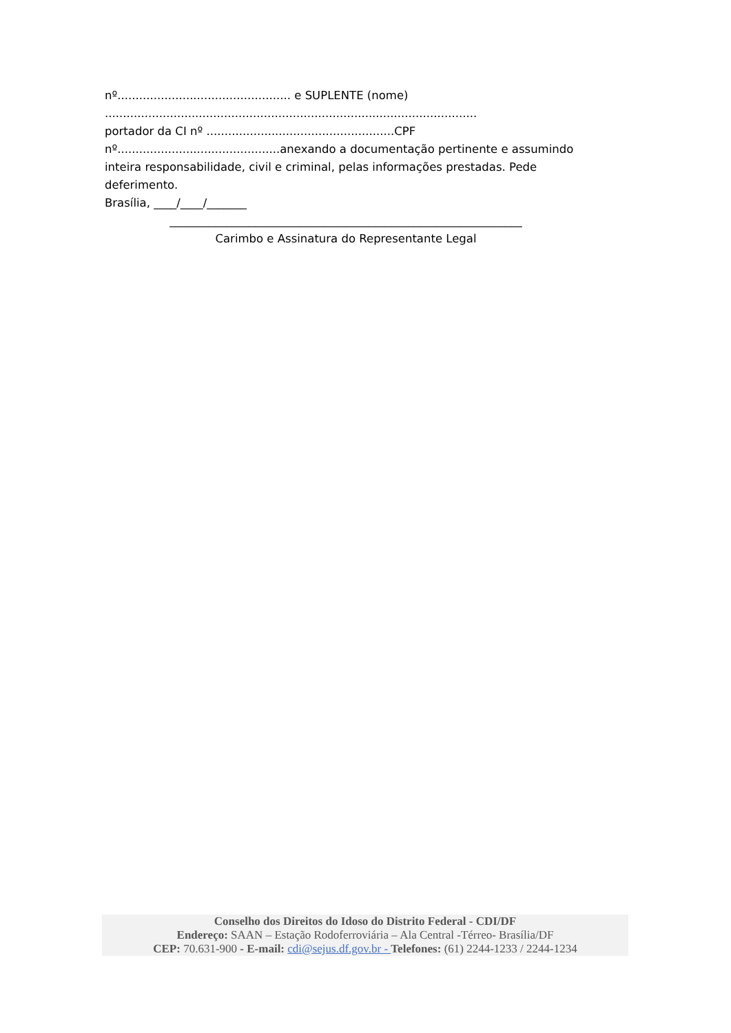nº................................................ e SUPLENTE (nome)
.......................................................................................................
portador da CI nº ....................................................CPF
nº.............................................anexando a documentação pertinente e assumindo inteira responsabilidade, civil e criminal, pelas informações prestadas. Pede deferimento.
Brasília, ____/____/_______
______________________________________________________________
Carimbo e Assinatura do Representante Legal
Conselho dos Direitos do Idoso do Distrito Federal - CDI/DF
Endereço: SAAN – Estação Rodoferroviária – Ala Central -Térreo- Brasília/DF
CEP: 70.631-900 - E-mail: cdi@sejus.df.gov.br - Telefones: (61) 2244-1233 / 2244-1234